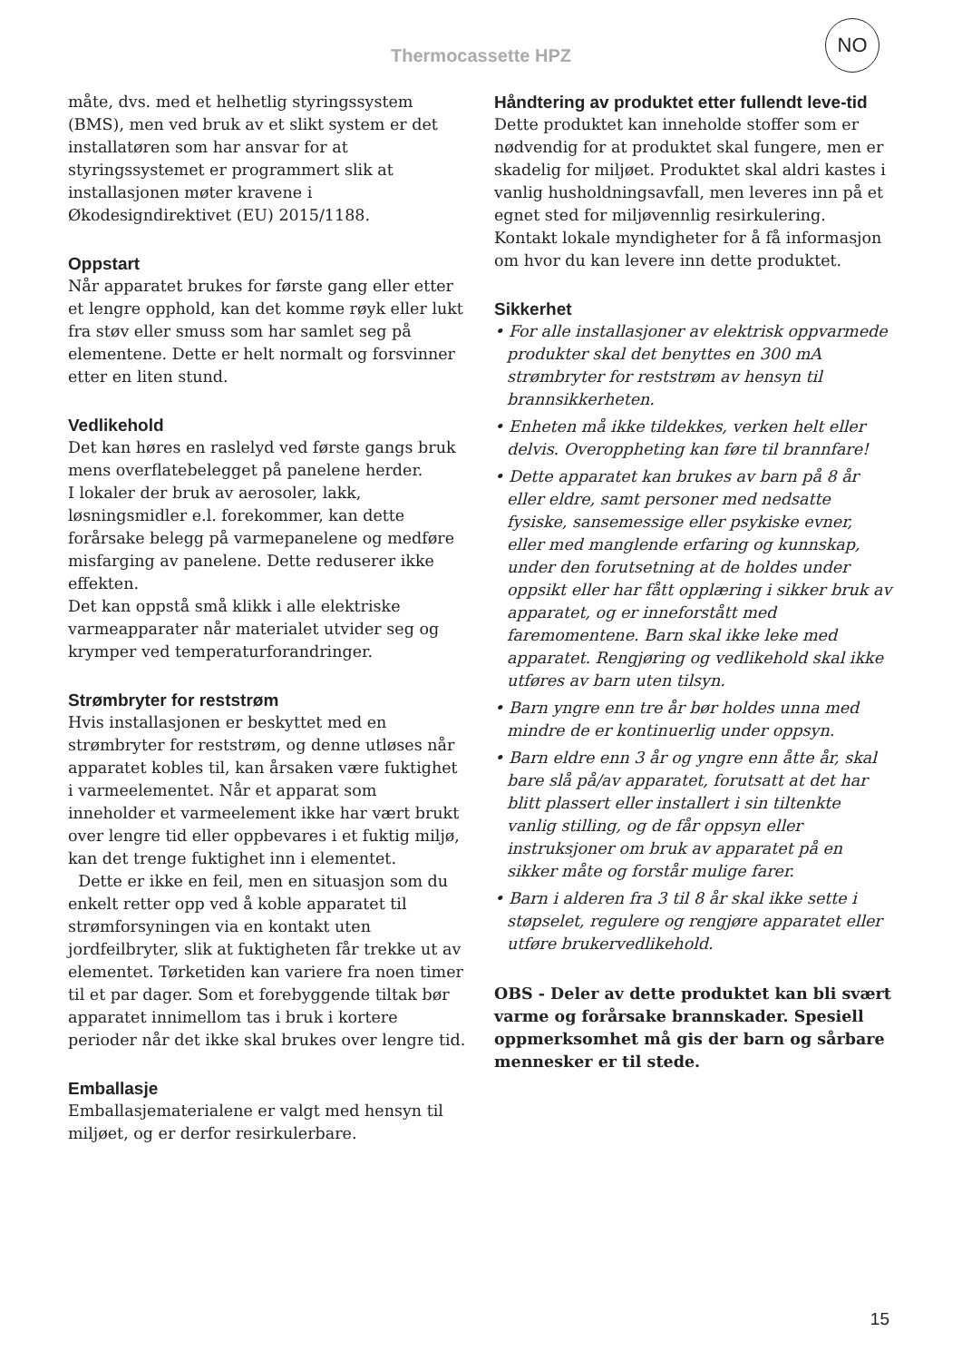Thermocassette HPZ
NO
måte, dvs. med et helhetlig styringssystem (BMS), men ved bruk av et slikt system er det installatøren som har ansvar for at styringssystemet er programmert slik at installasjonen møter kravene i Økodesigndirektivet (EU) 2015/1188.
Oppstart
Når apparatet brukes for første gang eller etter et lengre opphold, kan det komme røyk eller lukt fra støv eller smuss som har samlet seg på elementene. Dette er helt normalt og forsvinner etter en liten stund.
Vedlikehold
Det kan høres en raslelyd ved første gangs bruk mens overflatebelegget på panelene herder.
I lokaler der bruk av aerosoler, lakk, løsningsmidler e.l. forekommer, kan dette forårsake belegg på varmepanelene og medføre misfarging av panelene. Dette reduserer ikke effekten.
Det kan oppstå små klikk i alle elektriske varmeapparater når materialet utvider seg og krymper ved temperaturforandringer.
Strømbryter for reststrøm
Hvis installasjonen er beskyttet med en strømbryter for reststrøm, og denne utløses når apparatet kobles til, kan årsaken være fuktighet i varmeelementet. Når et apparat som inneholder et varmeelement ikke har vært brukt over lengre tid eller oppbevares i et fuktig miljø, kan det trenge fuktighet inn i elementet.
Dette er ikke en feil, men en situasjon som du enkelt retter opp ved å koble apparatet til strømforsyningen via en kontakt uten jordfeilbryter, slik at fuktigheten får trekke ut av elementet. Tørketiden kan variere fra noen timer til et par dager. Som et forebyggende tiltak bør apparatet innimellom tas i bruk i kortere perioder når det ikke skal brukes over lengre tid.
Emballasje
Emballasjematerialene er valgt med hensyn til miljøet, og er derfor resirkulerbare.
Håndtering av produktet etter fullendt leve-tid
Dette produktet kan inneholde stoffer som er nødvendig for at produktet skal fungere, men er skadelig for miljøet. Produktet skal aldri kastes i vanlig husholdningsavfall, men leveres inn på et egnet sted for miljøvennlig resirkulering. Kontakt lokale myndigheter for å få informasjon om hvor du kan levere inn dette produktet.
Sikkerhet
• For alle installasjoner av elektrisk oppvarmede produkter skal det benyttes en 300 mA strømbryter for reststrøm av hensyn til brannsikkerheten.
• Enheten må ikke tildekkes, verken helt eller delvis. Overoppheting kan føre til brannfare!
• Dette apparatet kan brukes av barn på 8 år eller eldre, samt personer med nedsatte fysiske, sansemessige eller psykiske evner, eller med manglende erfaring og kunnskap, under den forutsetning at de holdes under oppsikt eller har fått opplæring i sikker bruk av apparatet, og er inneforstått med faremomentene. Barn skal ikke leke med apparatet. Rengjøring og vedlikehold skal ikke utføres av barn uten tilsyn.
• Barn yngre enn tre år bør holdes unna med mindre de er kontinuerlig under oppsyn.
• Barn eldre enn 3 år og yngre enn åtte år, skal bare slå på/av apparatet, forutsatt at det har blitt plassert eller installert i sin tiltenkte vanlig stilling, og de får oppsyn eller instruksjoner om bruk av apparatet på en sikker måte og forstår mulige farer.
• Barn i alderen fra 3 til 8 år skal ikke sette i støpselet, regulere og rengjøre apparatet eller utføre brukervedlikehold.
OBS - Deler av dette produktet kan bli svært varme og forårsake brannskader. Spesiell oppmerksomhet må gis der barn og sårbare mennesker er til stede.
15